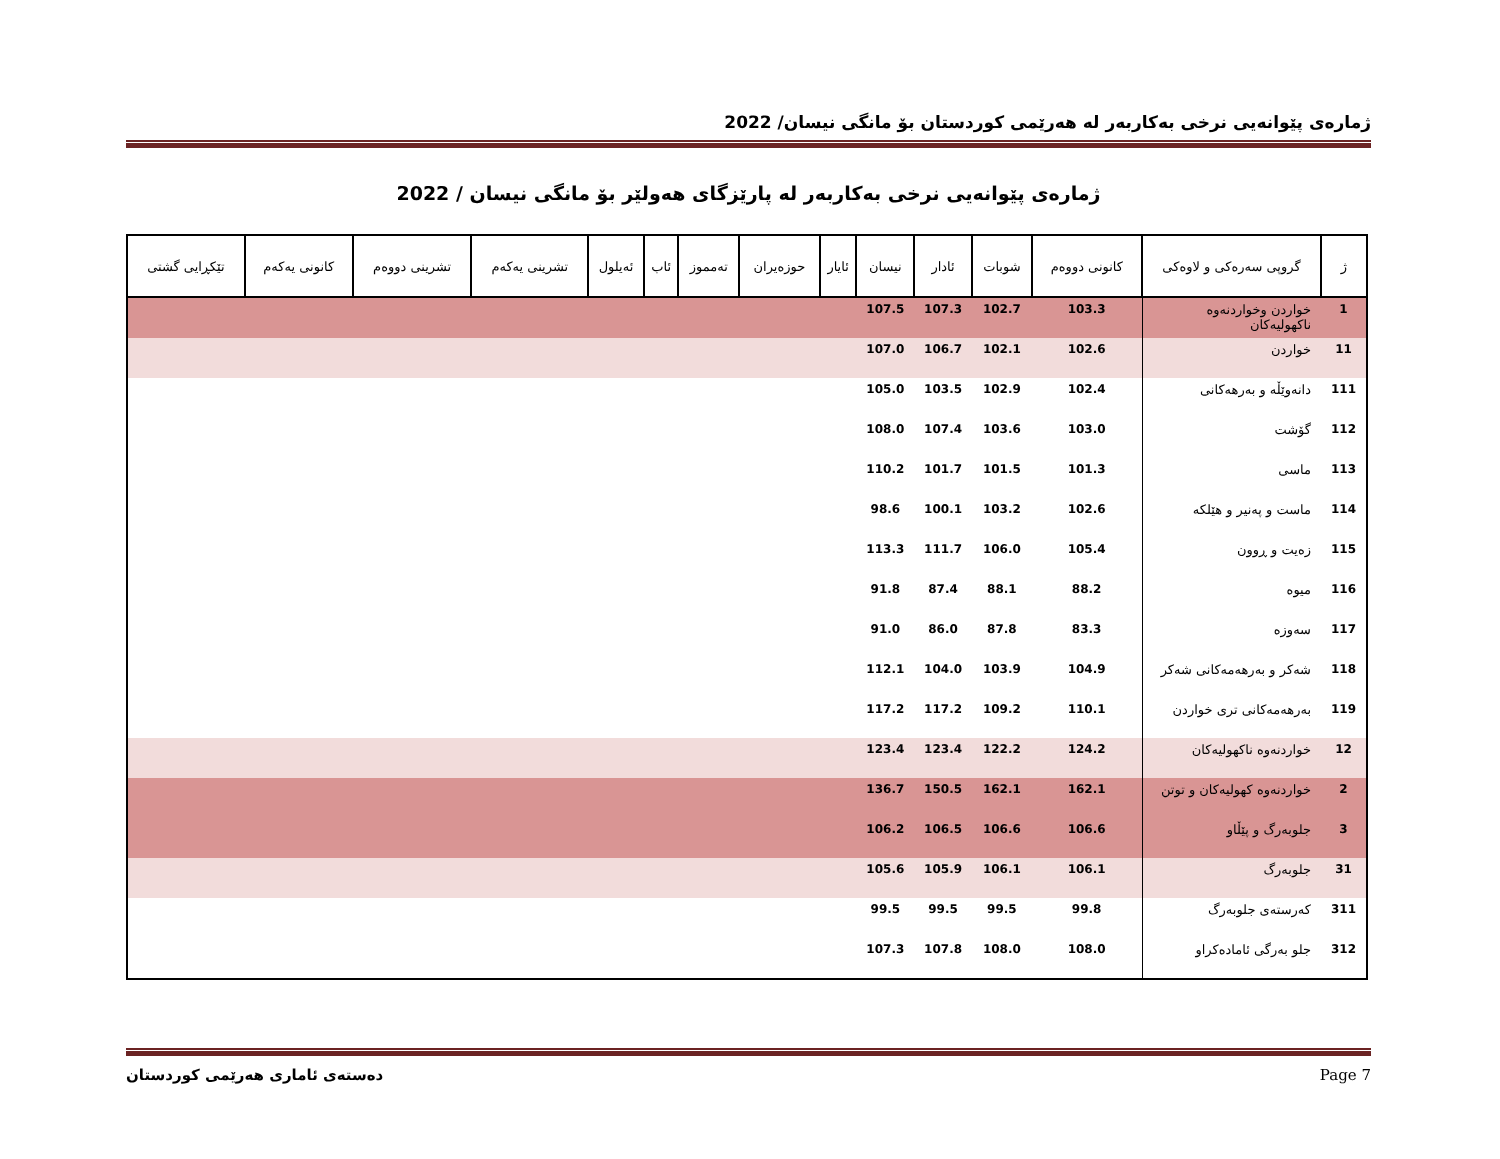ژمارەی پێوانەیی نرخی بەکاربەر لە هەرێمی کوردستان بۆ مانگی نیسان/ 2022
ژمارەی پێوانەیی نرخی بەکاربەر لە پارێزگای هەولێر بۆ مانگی نیسان / 2022
| ژ | گروپی سەرەکی و لاوەکی | کانونی دووەم | شوبات | ئادار | نیسان | ئایار | حوزەیران | تەمموز | ئاب | ئەیلول | تشرینی یەکەم | تشرینی دووەم | کانونی یەکەم | تێکڕایی گشتی |
| --- | --- | --- | --- | --- | --- | --- | --- | --- | --- | --- | --- | --- | --- | --- |
| 1 | خواردن وخواردنەوە ناکهولیەکان | 103.3 | 102.7 | 107.3 | 107.5 | | | | | | | | | |
| 11 | خواردن | 102.6 | 102.1 | 106.7 | 107.0 | | | | | | | | | |
| 111 | دانەوێڵە و بەرهەکانی | 102.4 | 102.9 | 103.5 | 105.0 | | | | | | | | | |
| 112 | گۆشت | 103.0 | 103.6 | 107.4 | 108.0 | | | | | | | | | |
| 113 | ماسی | 101.3 | 101.5 | 101.7 | 110.2 | | | | | | | | | |
| 114 | ماست و پەنیر و هێلکە | 102.6 | 103.2 | 100.1 | 98.6 | | | | | | | | | |
| 115 | زەیت و ڕوون | 105.4 | 106.0 | 111.7 | 113.3 | | | | | | | | | |
| 116 | میوە | 88.2 | 88.1 | 87.4 | 91.8 | | | | | | | | | |
| 117 | سەوزە | 83.3 | 87.8 | 86.0 | 91.0 | | | | | | | | | |
| 118 | شەکر و بەرهەمەکانی شەکر | 104.9 | 103.9 | 104.0 | 112.1 | | | | | | | | | |
| 119 | بەرهەمەکانی تری خواردن | 110.1 | 109.2 | 117.2 | 117.2 | | | | | | | | | |
| 12 | خواردنەوە ناکهولیەکان | 124.2 | 122.2 | 123.4 | 123.4 | | | | | | | | | |
| 2 | خواردنەوە کهولیەکان و توتن | 162.1 | 162.1 | 150.5 | 136.7 | | | | | | | | | |
| 3 | جلوبەرگ و پێڵاو | 106.6 | 106.6 | 106.5 | 106.2 | | | | | | | | | |
| 31 | جلوبەرگ | 106.1 | 106.1 | 105.9 | 105.6 | | | | | | | | | |
| 311 | کەرستەی جلوبەرگ | 99.8 | 99.5 | 99.5 | 99.5 | | | | | | | | | |
| 312 | جلو بەرگی ئامادەکراو | 108.0 | 108.0 | 107.8 | 107.3 | | | | | | | | | |
دەستەی ئاماری هەرێمی کوردستان Page 7